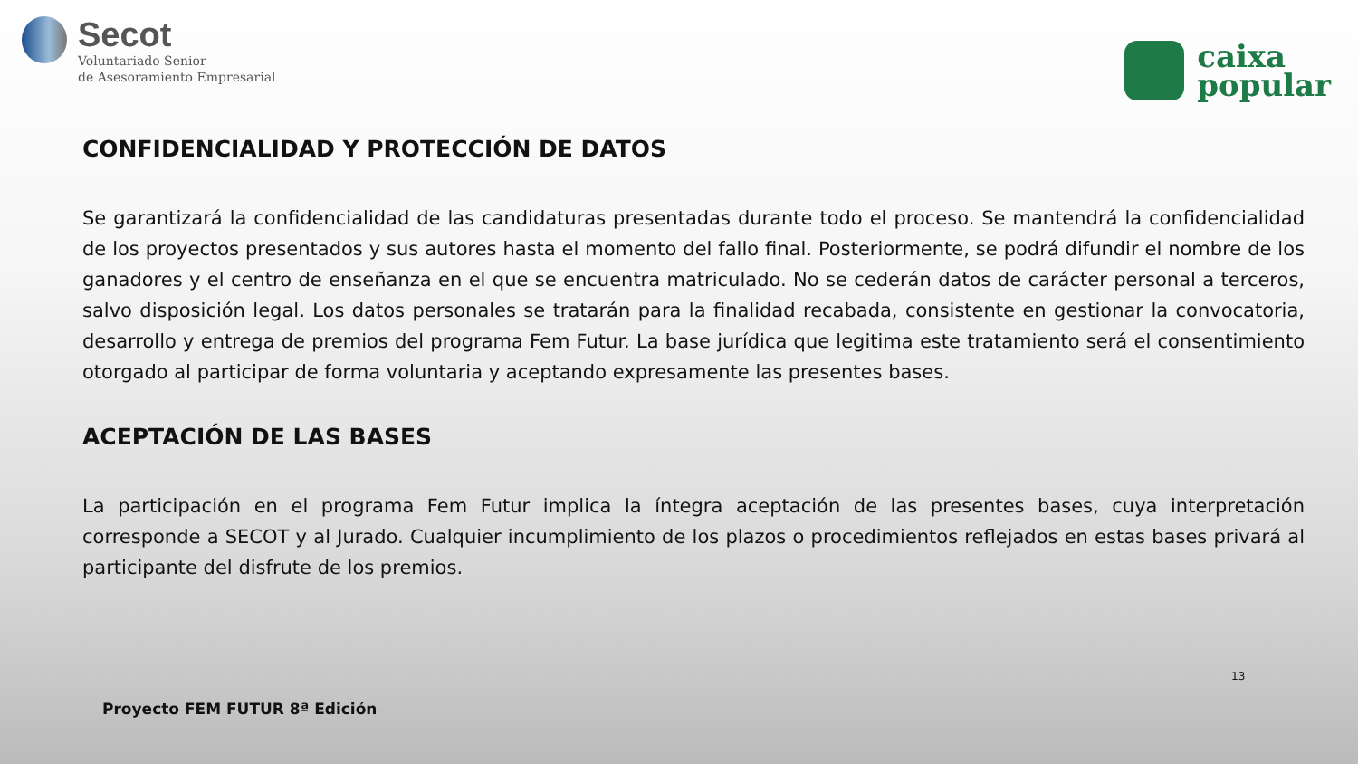Secot
Voluntariado Senior
de Asesoramiento Empresarial
caixa
popular
CONFIDENCIALIDAD Y PROTECCIÓN DE DATOS
Se garantizará la confidencialidad de las candidaturas presentadas durante todo el proceso. Se mantendrá la confidencialidad de los proyectos presentados y sus autores hasta el momento del fallo final. Posteriormente, se podrá difundir el nombre de los ganadores y el centro de enseñanza en el que se encuentra matriculado. No se cederán datos de carácter personal a terceros, salvo disposición legal. Los datos personales se tratarán para la finalidad recabada, consistente en gestionar la convocatoria, desarrollo y entrega de premios del programa Fem Futur. La base jurídica que legitima este tratamiento será el consentimiento otorgado al participar de forma voluntaria y aceptando expresamente las presentes bases.
ACEPTACIÓN DE LAS BASES
La participación en el programa Fem Futur implica la íntegra aceptación de las presentes bases, cuya interpretación corresponde a SECOT y al Jurado. Cualquier incumplimiento de los plazos o procedimientos reflejados en estas bases privará al participante del disfrute de los premios.
13
Proyecto FEM FUTUR 8ª Edición